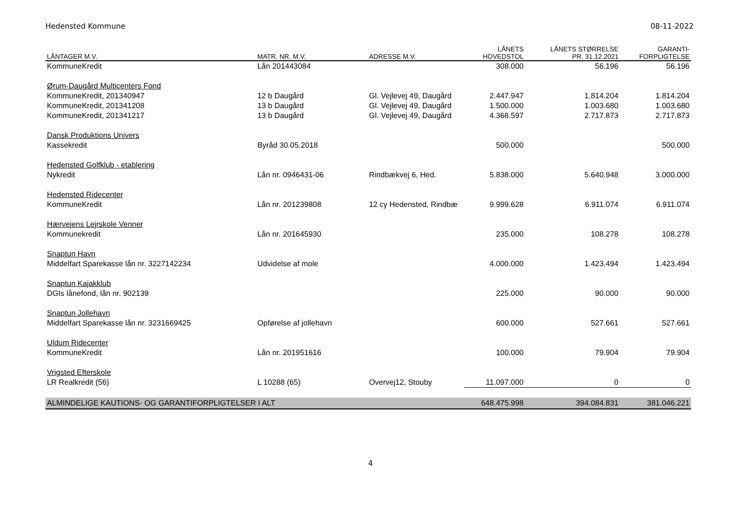Hedensted Kommune 08-11-2022
| LÅNTAGER M.V. | MATR. NR. M.V. | ADRESSE M.V. | LÅNETS HOVEDSTOL | LÅNETS STØRRELSE PR. 31.12.2021 | GARANTI- FORPLIGTELSE |
| --- | --- | --- | --- | --- | --- |
| KommuneKredit | Lån 201443084 | | 308.000 | 56.196 | 56.196 |
| Ørum-Daugård Multicenters Fond | | | | | |
| KommuneKredit, 201340947 | 12 b Daugård | Gl. Vejlevej 49, Daugård | 2.447.947 | 1.814.204 | 1.814.204 |
| KommuneKredit, 201341208 | 13 b Daugård | Gl. Vejlevej 49, Daugård | 1.500.000 | 1.003.680 | 1.003.680 |
| KommuneKredit, 201341217 | 13 b Daugård | Gl. Vejlevej 49, Daugård | 4.368.597 | 2.717.873 | 2.717.873 |
| Dansk Produktions Univers | | | | | |
| Kassekredit | Byråd 30.05.2018 | | 500.000 | | 500.000 |
| Hedensted Golfklub - etablering | | | | | |
| Nykredit | Lån nr. 0946431-06 | Rindbækvej 6, Hed. | 5.838.000 | 5.640.948 | 3.000.000 |
| Hedensted Ridecenter | | | | | |
| KommuneKredit | Lån nr. 201239808 | 12 cy Hedensted, Rindbæ | 9.999.628 | 6.911.074 | 6.911.074 |
| Hærvejens Lejrskole Venner | | | | | |
| Kommunekredit | Lån nr. 201645930 | | 235.000 | 108.278 | 108.278 |
| Snaptun Havn | | | | | |
| Middelfart Sparekasse lån nr. 3227142234 | Udvidelse af mole | | 4.000.000 | 1.423.494 | 1.423.494 |
| Snaptun Kajakklub | | | | | |
| DGIs lånefond, lån nr. 902139 | | | 225.000 | 90.000 | 90.000 |
| Snaptun Jollehavn | | | | | |
| Middelfart Sparekasse lån nr. 3231669425 | Opførelse af jollehavn | | 600.000 | 527.661 | 527.661 |
| Uldum Ridecenter | | | | | |
| KommuneKredit | Lån nr. 201951616 | | 100.000 | 79.904 | 79.904 |
| Vrigsted Efterskole | | | | | |
| LR Realkredit (56) | L 10288 (65) | Overvej12, Stouby | 11.097.000 | 0 | 0 |
| ALMINDELIGE KAUTIONS- OG GARANTIFORPLIGTELSER I ALT | | | 648.475.998 | 394.084.831 | 381.046.221 |
4